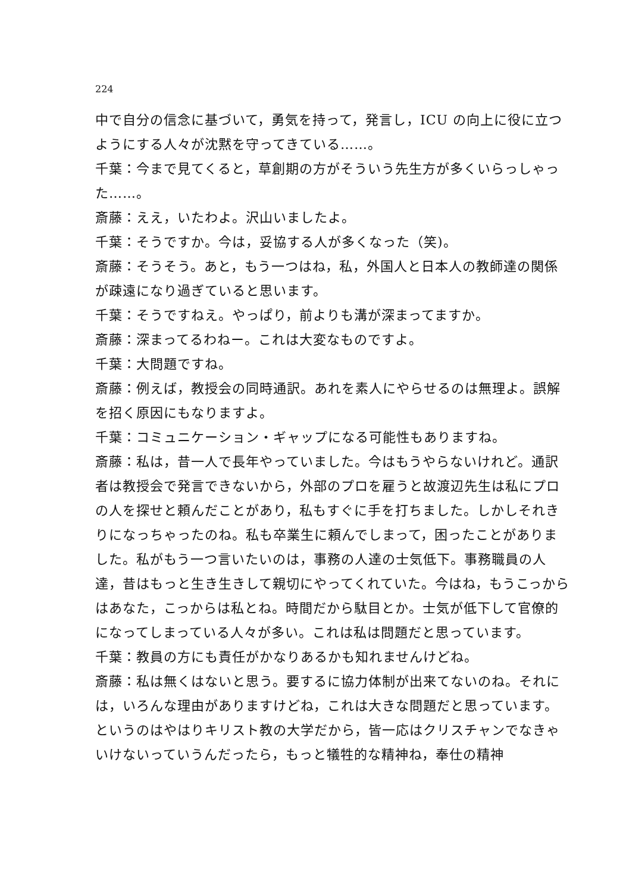224
中で自分の信念に基づいて，勇気を持って，発言し，ICU の向上に役に立つようにする人々が沈黙を守ってきている……。
千葉：今まで見てくると，草創期の方がそういう先生方が多くいらっしゃった……。
斎藤：ええ，いたわよ。沢山いましたよ。
千葉：そうですか。今は，妥協する人が多くなった（笑)。
斎藤：そうそう。あと，もう一つはね，私，外国人と日本人の教師達の関係が疎遠になり過ぎていると思います。
千葉：そうですねえ。やっぱり，前よりも溝が深まってますか。
斎藤：深まってるわねー。これは大変なものですよ。
千葉：大問題ですね。
斎藤：例えば，教授会の同時通訳。あれを素人にやらせるのは無理よ。誤解を招く原因にもなりますよ。
千葉：コミュニケーション・ギャップになる可能性もありますね。
斎藤：私は，昔一人で長年やっていました。今はもうやらないけれど。通訳者は教授会で発言できないから，外部のプロを雇うと故渡辺先生は私にプロの人を探せと頼んだことがあり，私もすぐに手を打ちました。しかしそれきりになっちゃったのね。私も卒業生に頼んでしまって，困ったことがありました。私がもう一つ言いたいのは，事務の人達の士気低下。事務職員の人達，昔はもっと生き生きして親切にやってくれていた。今はね，もうこっからはあなた，こっからは私とね。時間だから駄目とか。士気が低下して官僚的になってしまっている人々が多い。これは私は問題だと思っています。
千葉：教員の方にも責任がかなりあるかも知れませんけどね。
斎藤：私は無くはないと思う。要するに協力体制が出来てないのね。それには，いろんな理由がありますけどね，これは大きな問題だと思っています。というのはやはりキリスト教の大学だから，皆一応はクリスチャンでなきゃいけないっていうんだったら，もっと犠牲的な精神ね，奉仕の精神